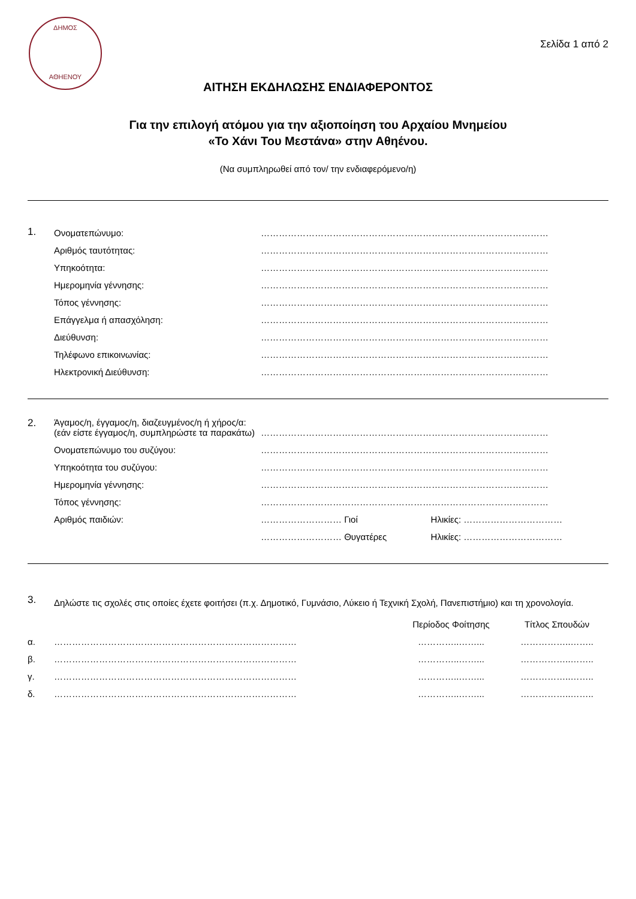ΔΗΜΟΣ
ΑΘΗΕΝΟΥ
Σελίδα 1 από 2
ΑΙΤΗΣΗ ΕΚΔΗΛΩΣΗΣ ΕΝΔΙΑΦΕΡΟΝΤΟΣ
Για την επιλογή ατόμου για την αξιοποίηση του Αρχαίου Μνημείου
«Το Χάνι Του Μεστάνα» στην Αθηένου.
(Να συμπληρωθεί από τον/ την ενδιαφερόμενο/η)
| 1. | Ονοματεπώνυμο: | …………………………………………………………………………………… |
| | Αριθμός ταυτότητας: | …………………………………………………………………………………… |
| | Υπηκοότητα: | …………………………………………………………………………………… |
| | Ημερομηνία γέννησης: | …………………………………………………………………………………… |
| | Τόπος γέννησης: | …………………………………………………………………………………… |
| | Επάγγελμα ή απασχόληση: | …………………………………………………………………………………… |
| | Διεύθυνση: | …………………………………………………………………………………… |
| | Τηλέφωνο επικοινωνίας: | …………………………………………………………………………………… |
| | Ηλεκτρονική Διεύθυνση: | …………………………………………………………………………………… |
| 2. | Άγαμος/η, έγγαμος/η, διαζευγμένος/η ή χήρος/α: (εάν είστε έγγαμος/η, συμπληρώστε τα παρακάτω) | …………………………………………………………………………………… | |
| | Ονοματεπώνυμο του συζύγου: | …………………………………………………………………………………… | |
| | Υπηκοότητα του συζύγου: | …………………………………………………………………………………… | |
| | Ημερομηνία γέννησης: | …………………………………………………………………………………… | |
| | Τόπος γέννησης: | …………………………………………………………………………………… | |
| | Αριθμός παιδιών: | ……………………… Γιοί | Ηλικίες: …………………………… |
| | | ……………………… Θυγατέρες | Ηλικίες: …………………………… |
| 3. | Δηλώστε τις σχολές στις οποίες έχετε φοιτήσει (π.χ. Δημοτικό, Γυμνάσιο, Λύκειο ή Τεχνική Σχολή, Πανεπιστήμιο) και τη χρονολογία. | | |
| | | Περίοδος Φοίτησης | Τίτλος Σπουδών |
| α. | ……………………………………………………………………… | …………..……... | ……………..…….. |
| β. | ……………………………………………………………………… | …………..……... | ……………..…….. |
| γ. | ……………………………………………………………………… | …………..……... | ……………..…….. |
| δ. | ……………………………………………………………………… | …………..……... | ……………..…….. |